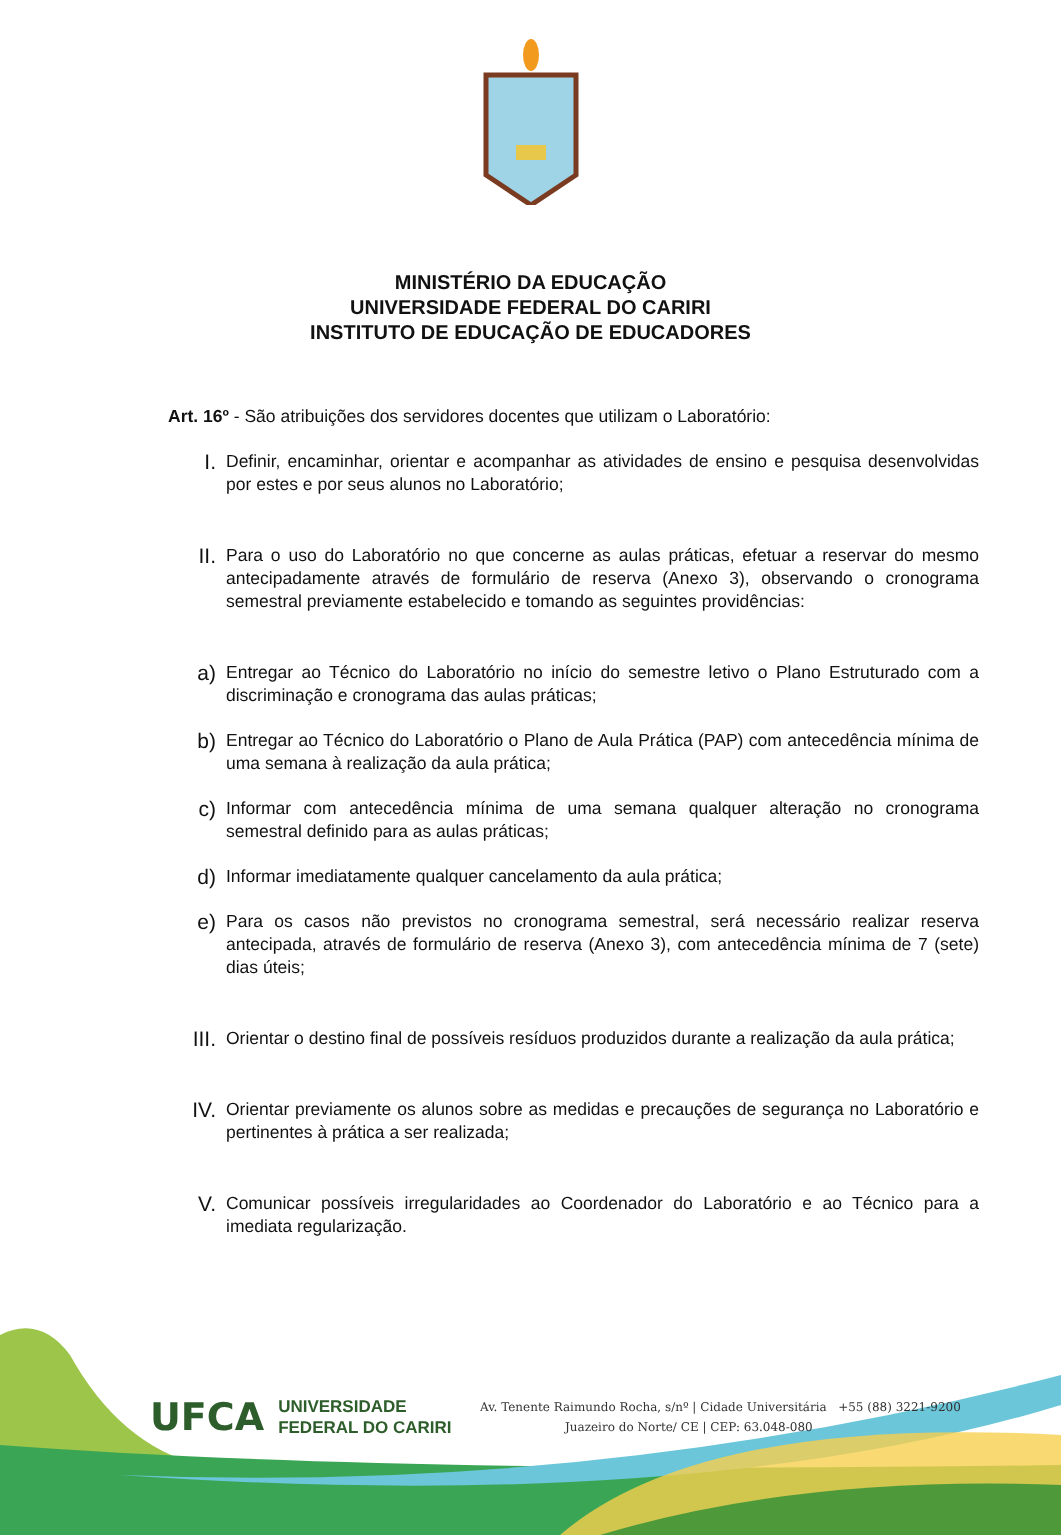MINISTÉRIO DA EDUCAÇÃO
UNIVERSIDADE FEDERAL DO CARIRI
INSTITUTO DE EDUCAÇÃO DE EDUCADORES
Art. 16º - São atribuições dos servidores docentes que utilizam o Laboratório:
I. Definir, encaminhar, orientar e acompanhar as atividades de ensino e pesquisa desenvolvidas por estes e por seus alunos no Laboratório;
II. Para o uso do Laboratório no que concerne as aulas práticas, efetuar a reservar do mesmo antecipadamente através de formulário de reserva (Anexo 3), observando o cronograma semestral previamente estabelecido e tomando as seguintes providências:
a) Entregar ao Técnico do Laboratório no início do semestre letivo o Plano Estruturado com a discriminação e cronograma das aulas práticas;
b) Entregar ao Técnico do Laboratório o Plano de Aula Prática (PAP) com antecedência mínima de uma semana à realização da aula prática;
c) Informar com antecedência mínima de uma semana qualquer alteração no cronograma semestral definido para as aulas práticas;
d) Informar imediatamente qualquer cancelamento da aula prática;
e) Para os casos não previstos no cronograma semestral, será necessário realizar reserva antecipada, através de formulário de reserva (Anexo 3), com antecedência mínima de 7 (sete) dias úteis;
III. Orientar o destino final de possíveis resíduos produzidos durante a realização da aula prática;
IV. Orientar previamente os alunos sobre as medidas e precauções de segurança no Laboratório e pertinentes à prática a ser realizada;
V. Comunicar possíveis irregularidades ao Coordenador do Laboratório e ao Técnico para a imediata regularização.
UFCA UNIVERSIDADE
FEDERAL DO CARIRI
Av. Tenente Raimundo Rocha, s/nº | Cidade Universitária +55 (88) 3221-9200
Juazeiro do Norte/ CE | CEP: 63.048-080